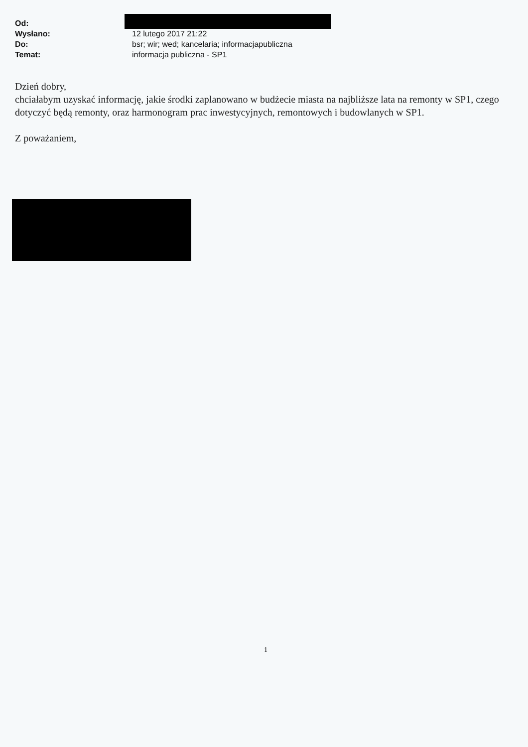| Od: | |
| Wysłano: | 12 lutego 2017 21:22 |
| Do: | bsr; wir; wed; kancelaria; informacjapubliczna |
| Temat: | informacja publiczna - SP1 |
Dzień dobry,
chciałabym uzyskać informację, jakie środki zaplanowano w budżecie miasta na najbliższe lata na remonty w SP1, czego dotyczyć będą remonty, oraz harmonogram prac inwestycyjnych, remontowych i budowlanych w SP1.
Z poważaniem,
1